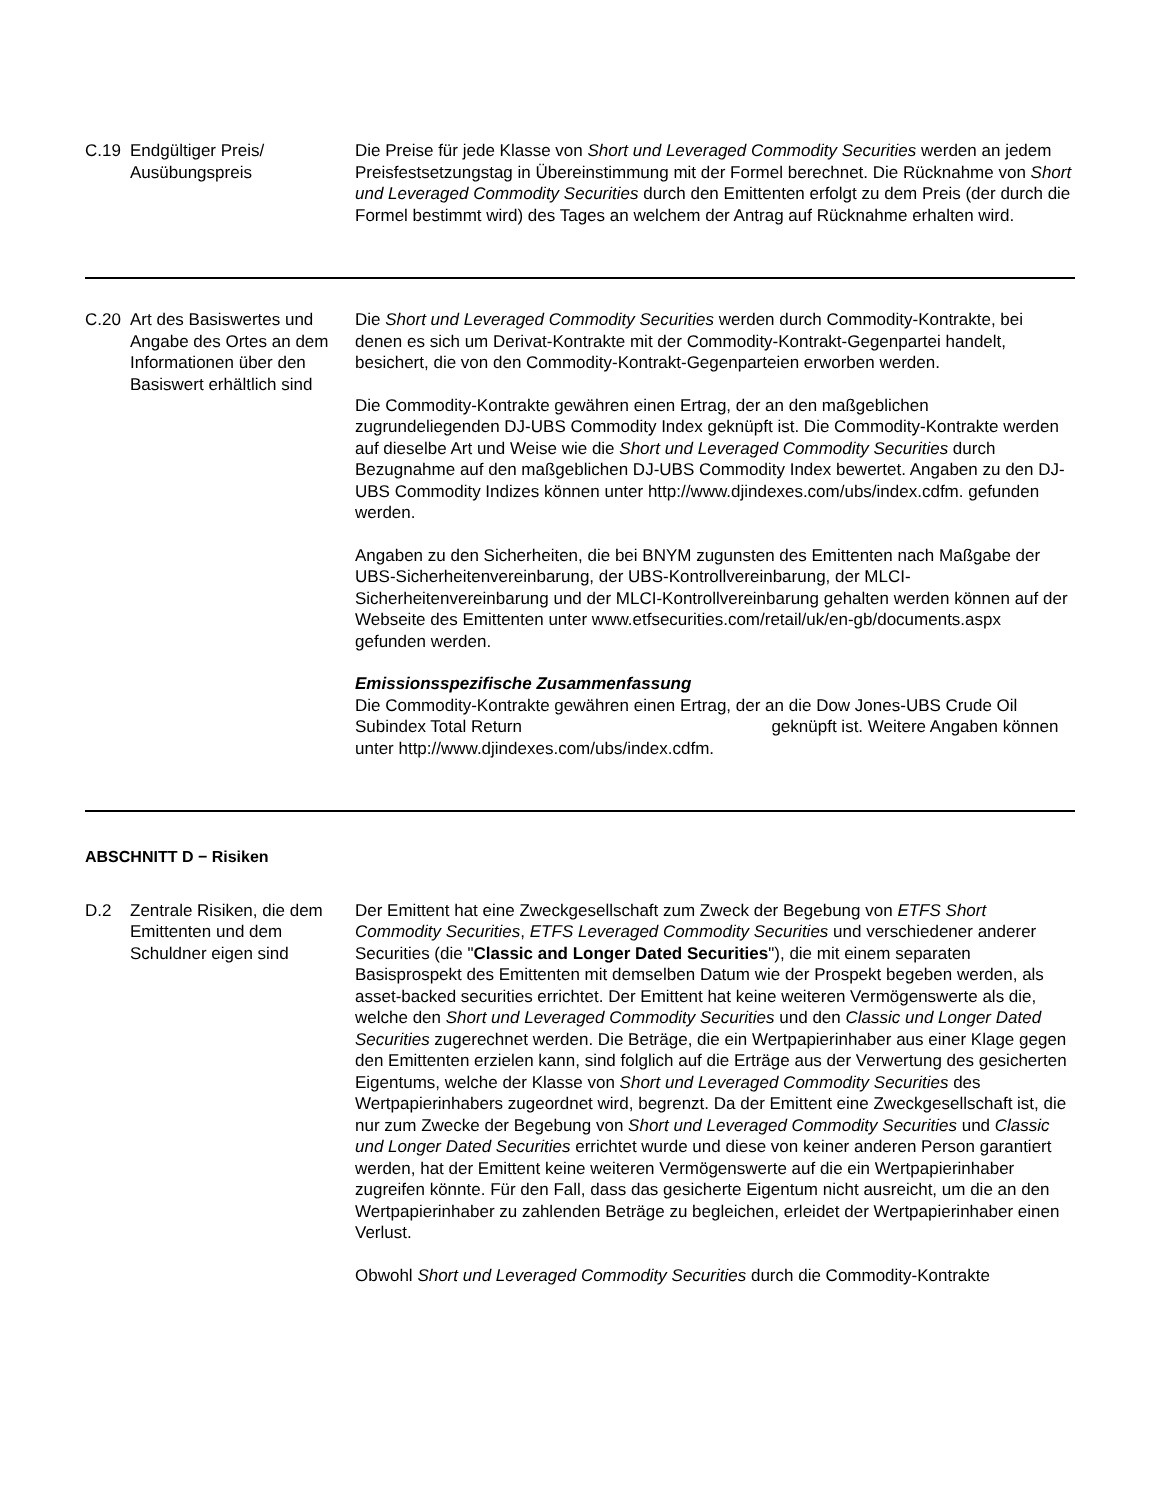| C.19 | Endgültiger Preis/ Ausübungspreis | Die Preise für jede Klasse von Short und Leveraged Commodity Securities werden an jedem Preisfestsetzungstag in Übereinstimmung mit der Formel berechnet. Die Rücknahme von Short und Leveraged Commodity Securities durch den Emittenten erfolgt zu dem Preis (der durch die Formel bestimmt wird) des Tages an welchem der Antrag auf Rücknahme erhalten wird. |
| C.20 | Art des Basiswertes und Angabe des Ortes an dem Informationen über den Basiswert erhältlich sind | Die Short und Leveraged Commodity Securities werden durch Commodity-Kontrakte, bei denen es sich um Derivat-Kontrakte mit der Commodity-Kontrakt-Gegenpartei handelt, besichert, die von den Commodity-Kontrakt-Gegenparteien erworben werden. Die Commodity-Kontrakte gewähren einen Ertrag, der an den maßgeblichen zugrundeliegenden DJ-UBS Commodity Index geknüpft ist. Die Commodity-Kontrakte werden auf dieselbe Art und Weise wie die Short und Leveraged Commodity Securities durch Bezugnahme auf den maßgeblichen DJ-UBS Commodity Index bewertet. Angaben zu den DJ-UBS Commodity Indizes können unter http://www.djindexes.com/ubs/index.cdfm. gefunden werden. Angaben zu den Sicherheiten, die bei BNYM zugunsten des Emittenten nach Maßgabe der UBS-Sicherheitenvereinbarung, der UBS-Kontrollvereinbarung, der MLCI-Sicherheitenvereinbarung und der MLCI-Kontrollvereinbarung gehalten werden können auf der Webseite des Emittenten unter www.etfsecurities.com/retail/uk/en-gb/documents.aspx gefunden werden. Emissionsspezifische Zusammenfassung Die Commodity-Kontrakte gewähren einen Ertrag, der an die Dow Jones-UBS Crude Oil Subindex Total Return geknüpft ist. Weitere Angaben können unter http://www.djindexes.com/ubs/index.cdfm. |
ABSCHNITT D − Risiken
| D.2 | Zentrale Risiken, die dem Emittenten und dem Schuldner eigen sind | Der Emittent hat eine Zweckgesellschaft zum Zweck der Begebung von ETFS Short Commodity Securities , ETFS Leveraged Commodity Securities und verschiedener anderer Securities (die " Classic and Longer Dated Securities "), die mit einem separaten Basisprospekt des Emittenten mit demselben Datum wie der Prospekt begeben werden, als asset-backed securities errichtet. Der Emittent hat keine weiteren Vermögenswerte als die, welche den Short und Leveraged Commodity Securities und den Classic und Longer Dated Securities zugerechnet werden. Die Beträge, die ein Wertpapierinhaber aus einer Klage gegen den Emittenten erzielen kann, sind folglich auf die Erträge aus der Verwertung des gesicherten Eigentums, welche der Klasse von Short und Leveraged Commodity Securities des Wertpapierinhabers zugeordnet wird, begrenzt. Da der Emittent eine Zweckgesellschaft ist, die nur zum Zwecke der Begebung von Short und Leveraged Commodity Securities und Classic und Longer Dated Securities errichtet wurde und diese von keiner anderen Person garantiert werden, hat der Emittent keine weiteren Vermögenswerte auf die ein Wertpapierinhaber zugreifen könnte. Für den Fall, dass das gesicherte Eigentum nicht ausreicht, um die an den Wertpapierinhaber zu zahlenden Beträge zu begleichen, erleidet der Wertpapierinhaber einen Verlust. Obwohl Short und Leveraged Commodity Securities durch die Commodity-Kontrakte |